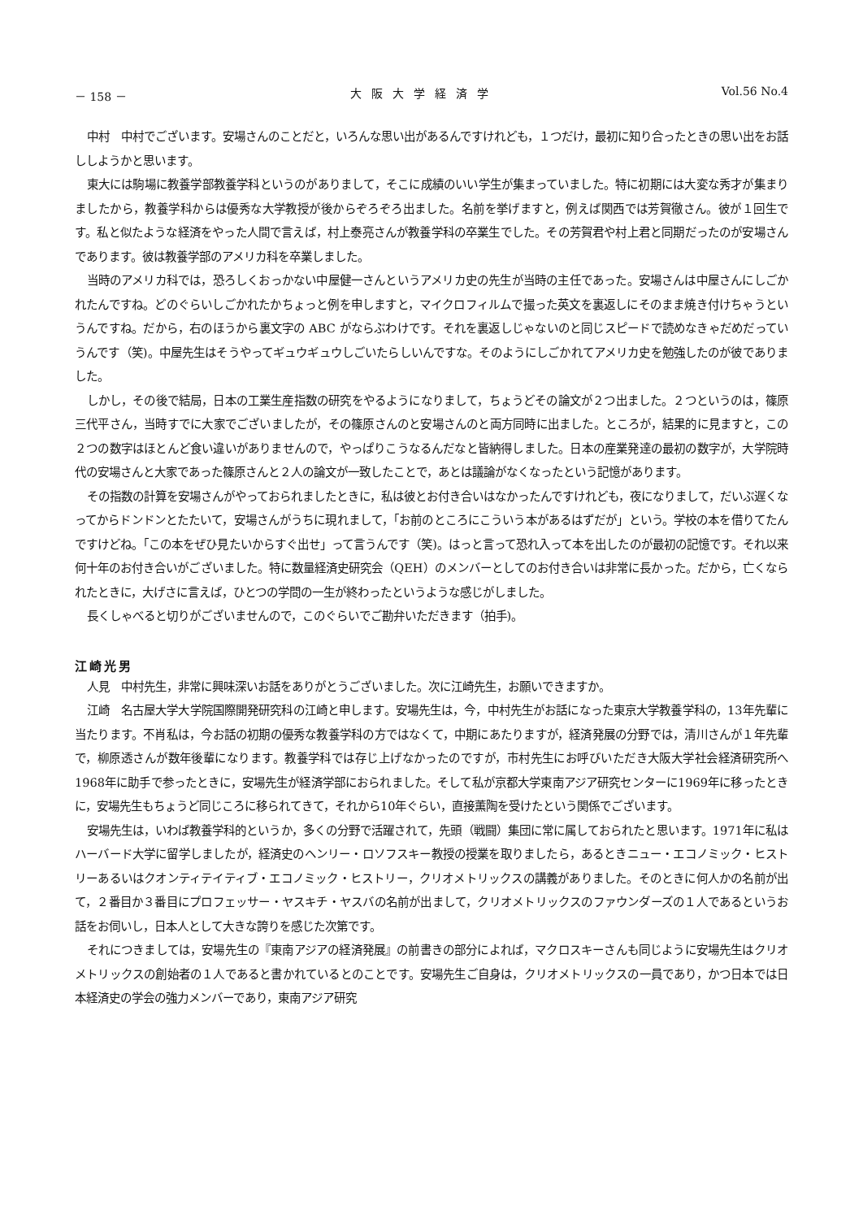－ 158 － 大阪大学経済学 Vol.56 No.4
中村　中村でございます。安場さんのことだと，いろんな思い出があるんですけれども，１つだけ，最初に知り合ったときの思い出をお話ししようかと思います。
東大には駒場に教養学部教養学科というのがありまして，そこに成績のいい学生が集まっていました。特に初期には大変な秀才が集まりましたから，教養学科からは優秀な大学教授が後からぞろぞろ出ました。名前を挙げますと，例えば関西では芳賀徹さん。彼が１回生です。私と似たような経済をやった人間で言えば，村上泰亮さんが教養学科の卒業生でした。その芳賀君や村上君と同期だったのが安場さんであります。彼は教養学部のアメリカ科を卒業しました。
当時のアメリカ科では，恐ろしくおっかない中屋健一さんというアメリカ史の先生が当時の主任であった。安場さんは中屋さんにしごかれたんですね。どのぐらいしごかれたかちょっと例を申しますと，マイクロフィルムで撮った英文を裏返しにそのまま焼き付けちゃうというんですね。だから，右のほうから裏文字の ABC がならぶわけです。それを裏返しじゃないのと同じスピードで読めなきゃだめだっていうんです（笑)。中屋先生はそうやってギュウギュウしごいたらしいんですな。そのようにしごかれてアメリカ史を勉強したのが彼でありました。
しかし，その後で結局，日本の工業生産指数の研究をやるようになりまして，ちょうどその論文が２つ出ました。２つというのは，篠原三代平さん，当時すでに大家でございましたが，その篠原さんのと安場さんのと両方同時に出ました。ところが，結果的に見ますと，この２つの数字はほとんど食い違いがありませんので，やっぱりこうなるんだなと皆納得しました。日本の産業発達の最初の数字が，大学院時代の安場さんと大家であった篠原さんと２人の論文が一致したことで，あとは議論がなくなったという記憶があります。
その指数の計算を安場さんがやっておられましたときに，私は彼とお付き合いはなかったんですけれども，夜になりまして，だいぶ遅くなってからドンドンとたたいて，安場さんがうちに現れまして，「お前のところにこういう本があるはずだが」という。学校の本を借りてたんですけどね。「この本をぜひ見たいからすぐ出せ」って言うんです（笑)。はっと言って恐れ入って本を出したのが最初の記憶です。それ以来何十年のお付き合いがございました。特に数量経済史研究会（QEH）のメンバーとしてのお付き合いは非常に長かった。だから，亡くなられたときに，大げさに言えば，ひとつの学問の一生が終わったというような感じがしました。
長くしゃべると切りがございませんので，このぐらいでご勘弁いただきます（拍手)。
江崎光男
人見　中村先生，非常に興味深いお話をありがとうございました。次に江崎先生，お願いできますか。
江崎　名古屋大学大学院国際開発研究科の江崎と申します。安場先生は，今，中村先生がお話になった東京大学教養学科の，13年先輩に当たります。不肖私は，今お話の初期の優秀な教養学科の方ではなくて，中期にあたりますが，経済発展の分野では，清川さんが１年先輩で，柳原透さんが数年後輩になります。教養学科では存じ上げなかったのですが，市村先生にお呼びいただき大阪大学社会経済研究所へ1968年に助手で参ったときに，安場先生が経済学部におられました。そして私が京都大学東南アジア研究センターに1969年に移ったときに，安場先生もちょうど同じころに移られてきて，それから10年ぐらい，直接薫陶を受けたという関係でございます。
安場先生は，いわば教養学科的というか，多くの分野で活躍されて，先頭（戦闘）集団に常に属しておられたと思います。1971年に私はハーバード大学に留学しましたが，経済史のヘンリー・ロソフスキー教授の授業を取りましたら，あるときニュー・エコノミック・ヒストリーあるいはクオンティテイティブ・エコノミック・ヒストリー，クリオメトリックスの講義がありました。そのときに何人かの名前が出て，２番目か３番目にプロフェッサー・ヤスキチ・ヤスバの名前が出まして，クリオメトリックスのファウンダーズの１人であるというお話をお伺いし，日本人として大きな誇りを感じた次第です。
それにつきましては，安場先生の『東南アジアの経済発展』の前書きの部分によれば，マクロスキーさんも同じように安場先生はクリオメトリックスの創始者の１人であると書かれているとのことです。安場先生ご自身は，クリオメトリックスの一員であり，かつ日本では日本経済史の学会の強力メンバーであり，東南アジア研究